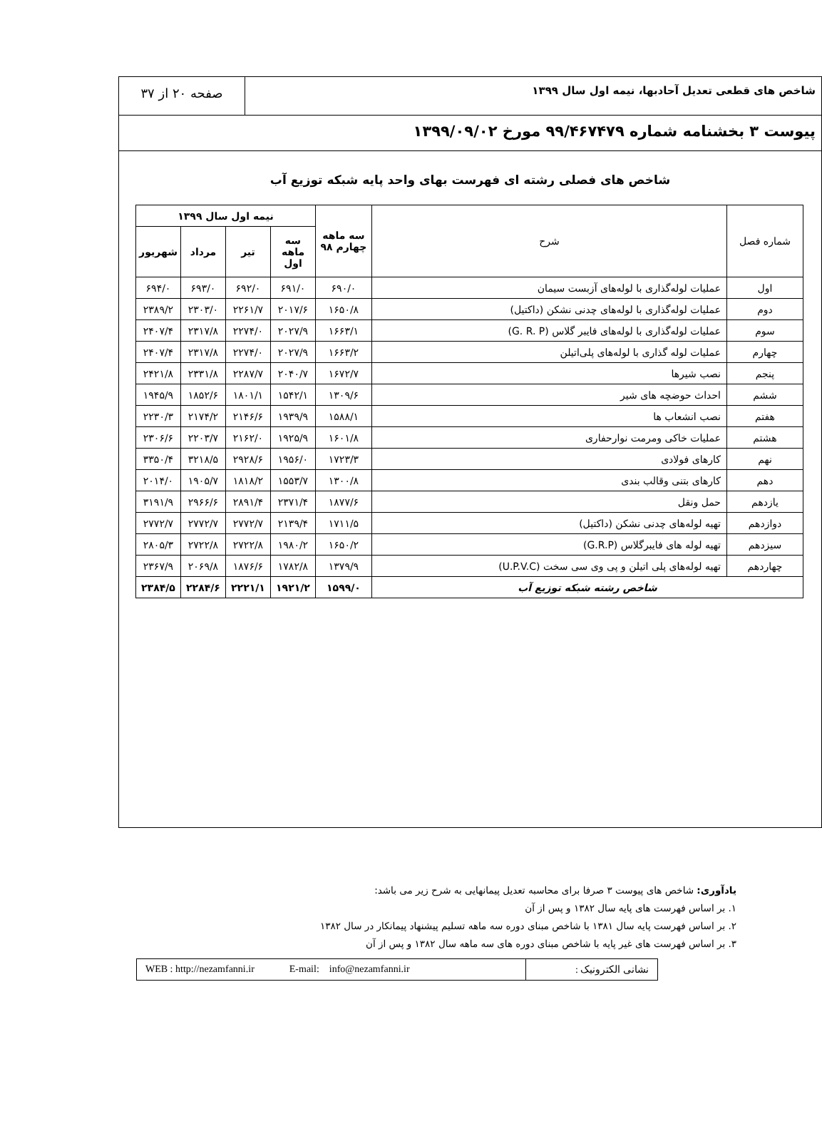شاخص های قطعی تعدیل آحادبها، نیمه اول سال ۱۳۹۹
صفحه ۲۰ از ۳۷
پیوست ۳ بخشنامه شماره ۹۹/۴۶۷۴۷۹ مورخ ۱۳۹۹/۰۹/۰۲
شاخص های فصلی رشته ای فهرست بهای واحد پایه شبکه توزیع آب
| شماره فصل | شرح | سه ماهه چهارم ۹۸ | نیمه اول سال ۱۳۹۹ | | | |
| --- | --- | --- | --- | --- | --- | --- |
| | | | سه ماهه اول | تیر | مرداد | شهریور |
| اول | عملیات لوله‌گذاری با لوله‌های آزبست سیمان | ۶۹۰/۰ | ۶۹۱/۰ | ۶۹۲/۰ | ۶۹۳/۰ | ۶۹۴/۰ |
| دوم | عملیات لوله‌گذاری با لوله‌های چدنی نشکن (داکتیل) | ۱۶۵۰/۸ | ۲۰۱۷/۶ | ۲۲۶۱/۷ | ۲۳۰۳/۰ | ۲۳۸۹/۲ |
| سوم | عملیات لوله‌گذاری با لوله‌های فایبر گلاس (G. R. P) | ۱۶۶۳/۱ | ۲۰۲۷/۹ | ۲۲۷۴/۰ | ۲۳۱۷/۸ | ۲۴۰۷/۴ |
| چهارم | عملیات لوله گذاری با لوله‌های پلی‌اتیلن | ۱۶۶۳/۲ | ۲۰۲۷/۹ | ۲۲۷۴/۰ | ۲۳۱۷/۸ | ۲۴۰۷/۴ |
| پنجم | نصب شیرها | ۱۶۷۲/۷ | ۲۰۴۰/۷ | ۲۲۸۷/۷ | ۲۳۳۱/۸ | ۲۴۲۱/۸ |
| ششم | احداث حوضچه های شیر | ۱۳۰۹/۶ | ۱۵۴۲/۱ | ۱۸۰۱/۱ | ۱۸۵۲/۶ | ۱۹۴۵/۹ |
| هفتم | نصب انشعاب ها | ۱۵۸۸/۱ | ۱۹۳۹/۹ | ۲۱۴۶/۶ | ۲۱۷۴/۲ | ۲۲۳۰/۳ |
| هشتم | عملیات خاکی ومرمت نوارحفاری | ۱۶۰۱/۸ | ۱۹۲۵/۹ | ۲۱۶۲/۰ | ۲۲۰۳/۷ | ۲۳۰۶/۶ |
| نهم | کارهای فولادی | ۱۷۲۳/۳ | ۱۹۵۶/۰ | ۲۹۲۸/۶ | ۳۲۱۸/۵ | ۳۳۵۰/۴ |
| دهم | کارهای بتنی وقالب بندی | ۱۳۰۰/۸ | ۱۵۵۳/۷ | ۱۸۱۸/۲ | ۱۹۰۵/۷ | ۲۰۱۴/۰ |
| یازدهم | حمل ونقل | ۱۸۷۷/۶ | ۲۳۷۱/۴ | ۲۸۹۱/۴ | ۲۹۶۶/۶ | ۳۱۹۱/۹ |
| دوازدهم | تهیه لوله‌های چدنی نشکن (داکتیل) | ۱۷۱۱/۵ | ۲۱۳۹/۴ | ۲۷۷۲/۷ | ۲۷۷۲/۷ | ۲۷۷۲/۷ |
| سیزدهم | تهیه لوله های فایبرگلاس (G.R.P) | ۱۶۵۰/۲ | ۱۹۸۰/۲ | ۲۷۲۲/۸ | ۲۷۲۲/۸ | ۲۸۰۵/۳ |
| چهاردهم | تهیه لوله‌های پلی اتیلن و پی وی سی سخت (U.P.V.C) | ۱۳۷۹/۹ | ۱۷۸۲/۸ | ۱۸۷۶/۶ | ۲۰۶۹/۸ | ۲۳۶۷/۹ |
| شاخص رشته شبکه توزیع آب | | ۱۵۹۹/۰ | ۱۹۲۱/۲ | ۲۲۲۱/۱ | ۲۲۸۴/۶ | ۲۳۸۴/۵ |
یادآوری: شاخص های پیوست ۳ صرفا برای محاسبه تعدیل پیمانهایی به شرح زیر می باشد:
۱. بر اساس فهرست های پایه سال ۱۳۸۲ و پس از آن
۲. بر اساس فهرست پایه سال ۱۳۸۱ با شاخص مبنای دوره سه ماهه تسلیم پیشنهاد پیمانکار در سال ۱۳۸۲
۳. بر اساس فهرست های غیر پایه با شاخص مبنای دوره های سه ماهه سال ۱۳۸۲ و پس از آن
نشانی الکترونیک : WEB : http://nezamfanni.ir E-mail: info@nezamfanni.ir